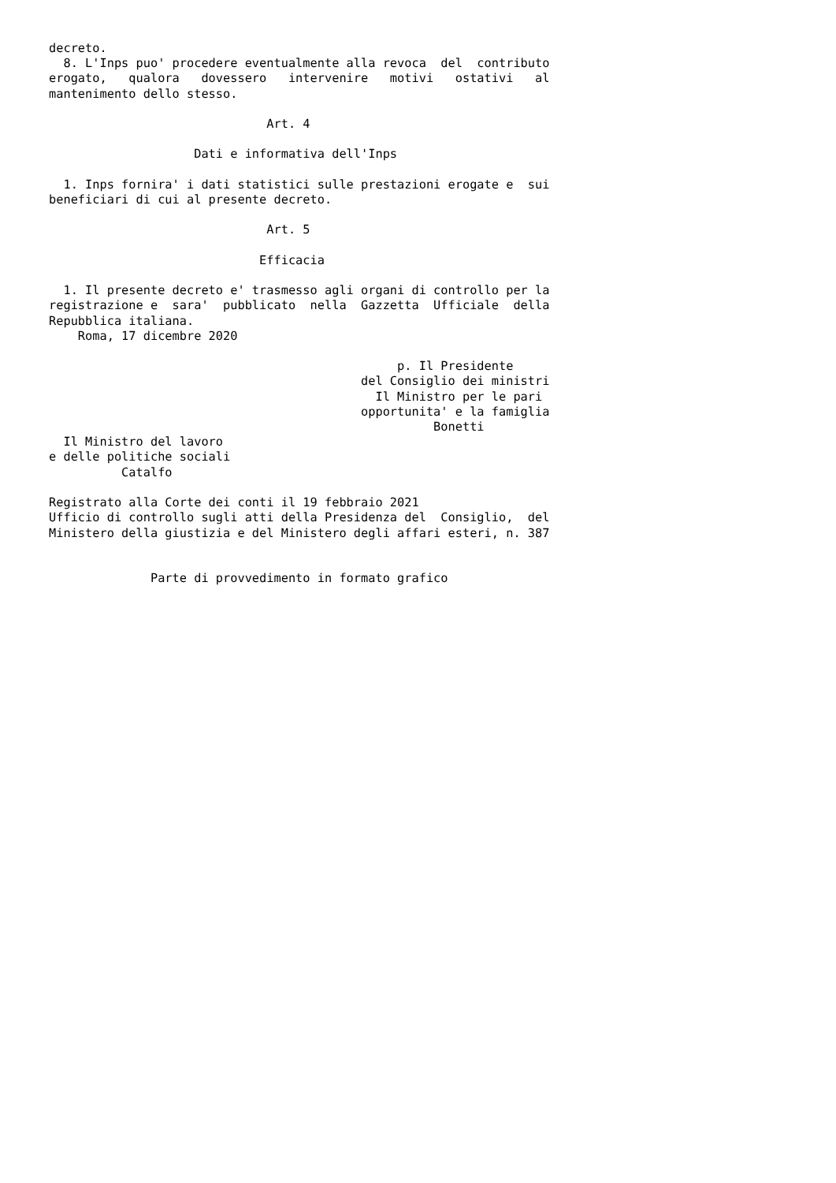decreto.
  8. L'Inps puo' procedere eventualmente alla revoca  del  contributo
erogato,   qualora   dovessero   intervenire   motivi   ostativi   al
mantenimento dello stesso.

                              Art. 4

                    Dati e informativa dell'Inps

  1. Inps fornira' i dati statistici sulle prestazioni erogate e  sui
beneficiari di cui al presente decreto.

                              Art. 5

                             Efficacia

  1. Il presente decreto e' trasmesso agli organi di controllo per la
registrazione e  sara'  pubblicato  nella  Gazzetta  Ufficiale  della
Repubblica italiana.
    Roma, 17 dicembre 2020

                                                p. Il Presidente
                                           del Consiglio dei ministri
                                             Il Ministro per le pari
                                           opportunita' e la famiglia
                                                     Bonetti
  Il Ministro del lavoro
e delle politiche sociali
          Catalfo

Registrato alla Corte dei conti il 19 febbraio 2021
Ufficio di controllo sugli atti della Presidenza del  Consiglio,  del
Ministero della giustizia e del Ministero degli affari esteri, n. 387


              Parte di provvedimento in formato grafico